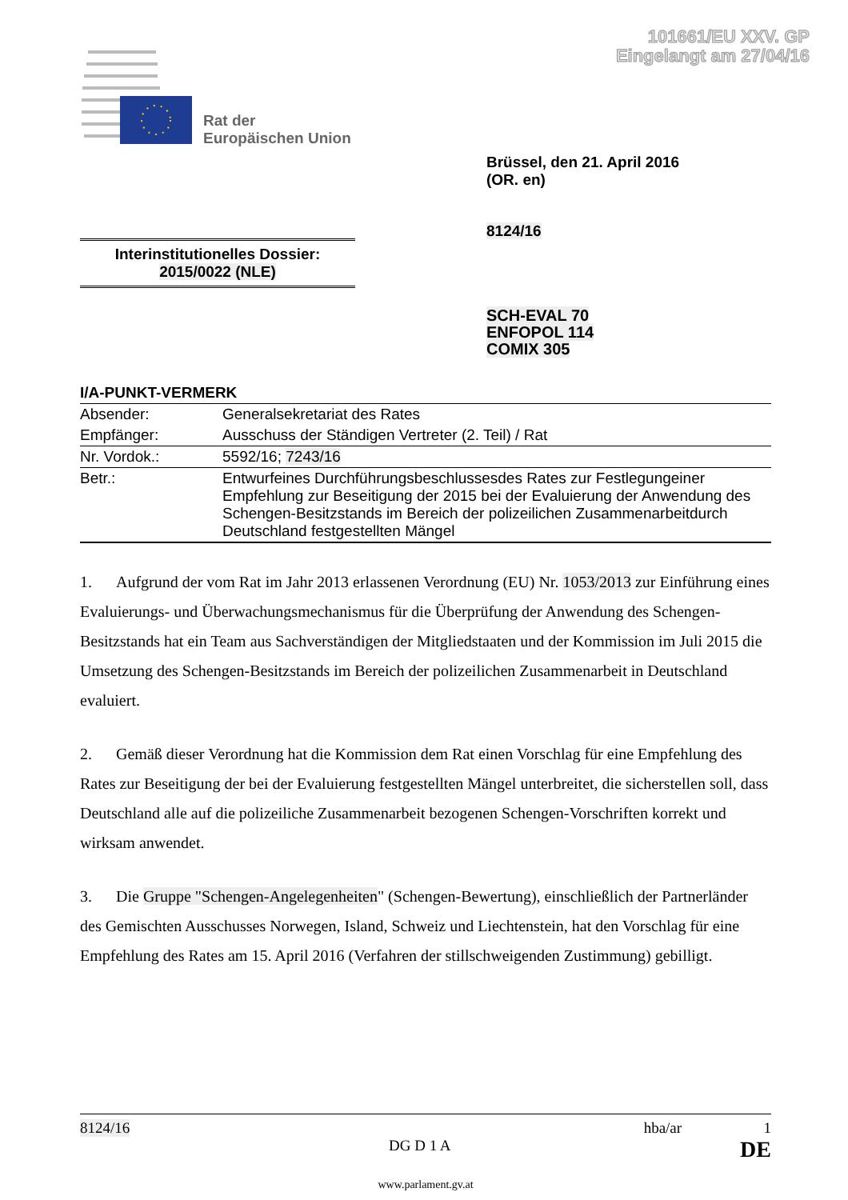101661/EU XXV. GP
Eingelangt am 27/04/16
Rat der
Europäischen Union
Brüssel, den 21. April 2016
(OR. en)
8124/16
Interinstitutionelles Dossier:
2015/0022 (NLE)
SCH-EVAL 70
ENFOPOL 114
COMIX 305
I/A-PUNKT-VERMERK
| Absender: | Generalsekretariat des Rates |
| Empfänger: | Ausschuss der Ständigen Vertreter (2. Teil) / Rat |
| Nr. Vordok.: | 5592/16; 7243/16 |
| Betr.: | Entwurfeines Durchführungsbeschlussesdes Rates zur Festlegungeiner Empfehlung zur Beseitigung der 2015 bei der Evaluierung der Anwendung des Schengen-Besitzstands im Bereich der polizeilichen Zusammenarbeitdurch Deutschland festgestellten Mängel |
1. Aufgrund der vom Rat im Jahr 2013 erlassenen Verordnung (EU) Nr. 1053/2013 zur Einführung eines Evaluierungs- und Überwachungsmechanismus für die Überprüfung der Anwendung des Schengen-Besitzstands hat ein Team aus Sachverständigen der Mitgliedstaaten und der Kommission im Juli 2015 die Umsetzung des Schengen-Besitzstands im Bereich der polizeilichen Zusammenarbeit in Deutschland evaluiert.
2. Gemäß dieser Verordnung hat die Kommission dem Rat einen Vorschlag für eine Empfehlung des Rates zur Beseitigung der bei der Evaluierung festgestellten Mängel unterbreitet, die sicherstellen soll, dass Deutschland alle auf die polizeiliche Zusammenarbeit bezogenen Schengen-Vorschriften korrekt und wirksam anwendet.
3. Die Gruppe "Schengen-Angelegenheiten" (Schengen-Bewertung), einschließlich der Partnerländer des Gemischten Ausschusses Norwegen, Island, Schweiz und Liechtenstein, hat den Vorschlag für eine Empfehlung des Rates am 15. April 2016 (Verfahren der stillschweigenden Zustimmung) gebilligt.
8124/16 hba/ar 1
DG D 1 A DE
www.parlament.gv.at